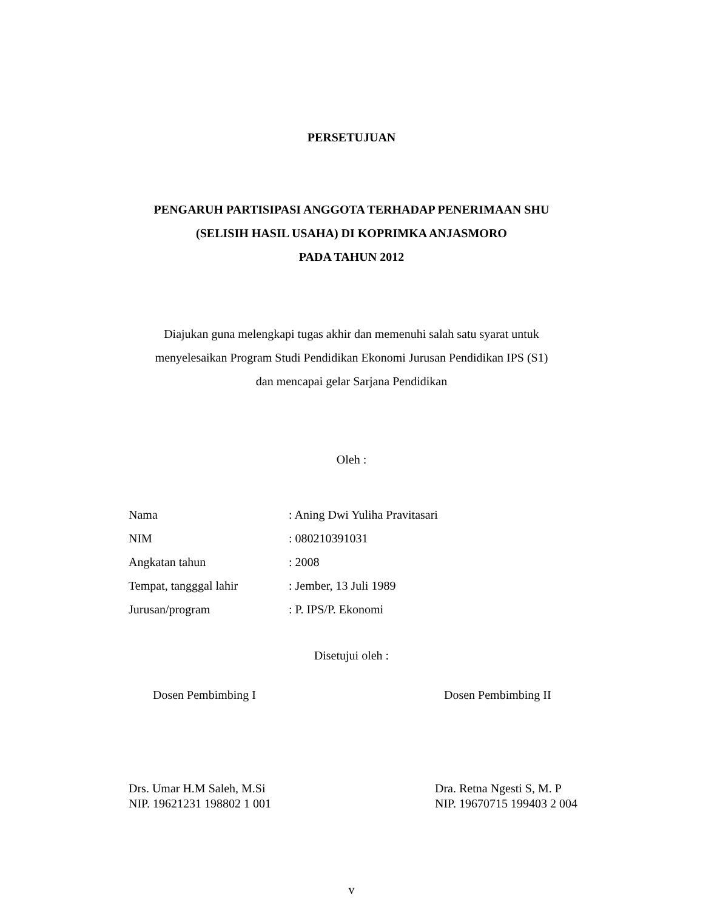PERSETUJUAN
PENGARUH PARTISIPASI ANGGOTA TERHADAP PENERIMAAN SHU
(SELISIH HASIL USAHA) DI KOPRIMKA ANJASMORO
PADA TAHUN 2012
Diajukan guna melengkapi tugas akhir dan memenuhi salah satu syarat untuk
menyelesaikan Program Studi Pendidikan Ekonomi Jurusan Pendidikan IPS (S1)
dan mencapai gelar Sarjana Pendidikan
Oleh :
| Nama | : Aning Dwi Yuliha Pravitasari |
| NIM | : 080210391031 |
| Angkatan tahun | : 2008 |
| Tempat, tangggal lahir | : Jember, 13 Juli 1989 |
| Jurusan/program | : P. IPS/P. Ekonomi |
Disetujui oleh :
Dosen Pembimbing I Dosen Pembimbing II
Drs. Umar H.M Saleh, M.Si
NIP. 19621231 198802 1 001
Dra. Retna Ngesti S, M. P
NIP. 19670715 199403 2 004
v